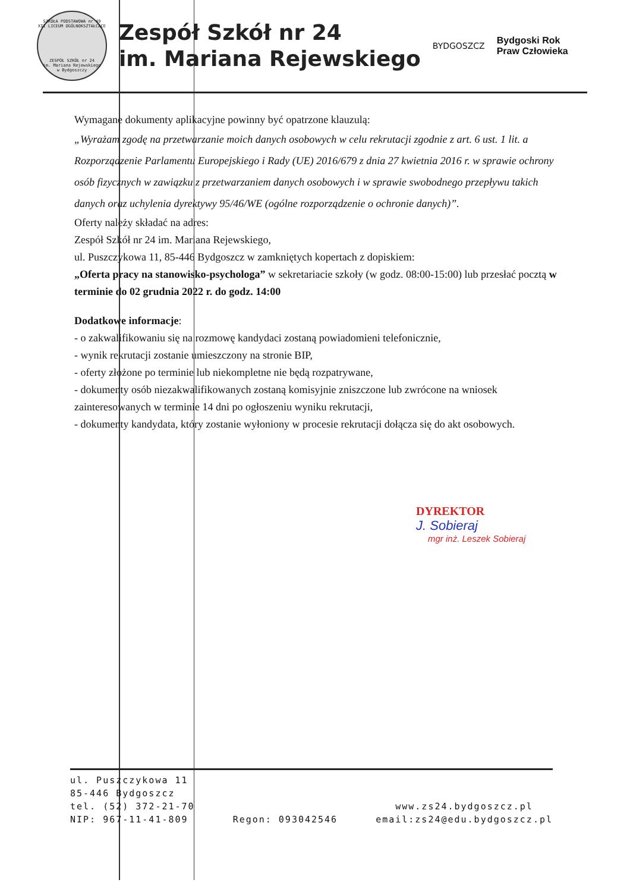SZKOŁA PODSTAWOWA nr 49
XII LICEUM OGÓLNOKSZTAŁCĄCE
ZESPÓŁ SZKÓŁ nr 24
im. Mariana Rejewskiego
w Bydgoszczy
Zespół Szkół nr 24
im. Mariana Rejewskiego
BYDGOSZCZ
Bydgoski Rok
Praw Człowieka
Wymagane dokumenty aplikacyjne powinny być opatrzone klauzulą:
„Wyrażam zgodę na przetwarzanie moich danych osobowych w celu rekrutacji zgodnie z art. 6 ust. 1 lit. a Rozporządzenie Parlamentu Europejskiego i Rady (UE) 2016/679 z dnia 27 kwietnia 2016 r. w sprawie ochrony osób fizycznych w zawiązku z przetwarzaniem danych osobowych i w sprawie swobodnego przepływu takich danych oraz uchylenia dyrektywy 95/46/WE (ogólne rozporządzenie o ochronie danych)”.
Oferty należy składać na adres:
Zespół Szkół nr 24 im. Mariana Rejewskiego,
ul. Puszczykowa 11, 85-446 Bydgoszcz w zamkniętych kopertach z dopiskiem:
„Oferta pracy na stanowisko-psychologa” w sekretariacie szkoły (w godz. 08:00-15:00) lub przesłać pocztą w terminie do 02 grudnia 2022 r. do godz. 14:00
Dodatkowe informacje:
- o zakwalifikowaniu się na rozmowę kandydaci zostaną powiadomieni telefonicznie,
- wynik rekrutacji zostanie umieszczony na stronie BIP,
- oferty złożone po terminie lub niekompletne nie będą rozpatrywane,
- dokumenty osób niezakwalifikowanych zostaną komisyjnie zniszczone lub zwrócone na wniosek zainteresowanych w terminie 14 dni po ogłoszeniu wyniku rekrutacji,
- dokumenty kandydata, który zostanie wyłoniony w procesie rekrutacji dołącza się do akt osobowych.
DYREKTOR
J. Sobieraj
mgr inż. Leszek Sobieraj
ul. Puszczykowa 11
85-446 Bydgoszcz
tel. (52) 372-21-70
NIP: 967-11-41-809
Regon: 093042546
www.zs24.bydgoszcz.pl
email:zs24@edu.bydgoszcz.pl